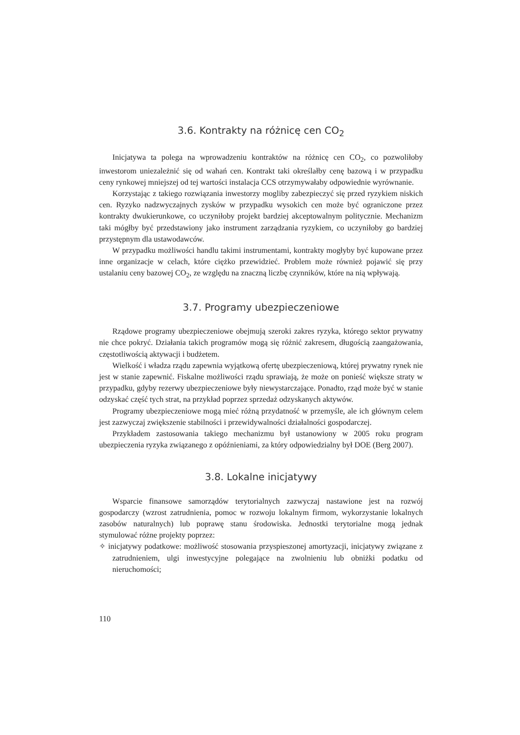3.6. Kontrakty na różnicę cen CO<sub>2</sub>
Inicjatywa ta polega na wprowadzeniu kontraktów na różnicę cen CO<sub>2</sub>, co pozwoliłoby inwestorom uniezależnić się od wahań cen. Kontrakt taki określałby cenę bazową i w przypadku ceny rynkowej mniejszej od tej wartości instalacja CCS otrzymywałaby odpowiednie wyrównanie.
Korzystając z takiego rozwiązania inwestorzy mogliby zabezpieczyć się przed ryzykiem niskich cen. Ryzyko nadzwyczajnych zysków w przypadku wysokich cen może być ograniczone przez kontrakty dwukierunkowe, co uczyniłoby projekt bardziej akceptowalnym politycznie. Mechanizm taki mógłby być przedstawiony jako instrument zarządzania ryzykiem, co uczyniłoby go bardziej przystępnym dla ustawodawców.
W przypadku możliwości handlu takimi instrumentami, kontrakty mogłyby być kupowane przez inne organizacje w celach, które ciężko przewidzieć. Problem może również pojawić się przy ustalaniu ceny bazowej CO<sub>2</sub>, ze względu na znaczną liczbę czynników, które na nią wpływają.
3.7. Programy ubezpieczeniowe
Rządowe programy ubezpieczeniowe obejmują szeroki zakres ryzyka, którego sektor prywatny nie chce pokryć. Działania takich programów mogą się różnić zakresem, długością zaangażowania, częstotliwością aktywacji i budżetem.
Wielkość i władza rządu zapewnia wyjątkową ofertę ubezpieczeniową, której prywatny rynek nie jest w stanie zapewnić. Fiskalne możliwości rządu sprawiają, że może on ponieść większe straty w przypadku, gdyby rezerwy ubezpieczeniowe były niewystarczające. Ponadto, rząd może być w stanie odzyskać część tych strat, na przykład poprzez sprzedaż odzyskanych aktywów.
Programy ubezpieczeniowe mogą mieć różną przydatność w przemyśle, ale ich głównym celem jest zazwyczaj zwiększenie stabilności i przewidywalności działalności gospodarczej.
Przykładem zastosowania takiego mechanizmu był ustanowiony w 2005 roku program ubezpieczenia ryzyka związanego z opóźnieniami, za który odpowiedzialny był DOE (Berg 2007).
3.8. Lokalne inicjatywy
Wsparcie finansowe samorządów terytorialnych zazwyczaj nastawione jest na rozwój gospodarczy (wzrost zatrudnienia, pomoc w rozwoju lokalnym firmom, wykorzystanie lokalnych zasobów naturalnych) lub poprawę stanu środowiska. Jednostki terytorialne mogą jednak stymulować różne projekty poprzez:
✧ inicjatywy podatkowe: możliwość stosowania przyspieszonej amortyzacji, inicjatywy związane z zatrudnieniem, ulgi inwestycyjne polegające na zwolnieniu lub obniżki podatku od nieruchomości;
110